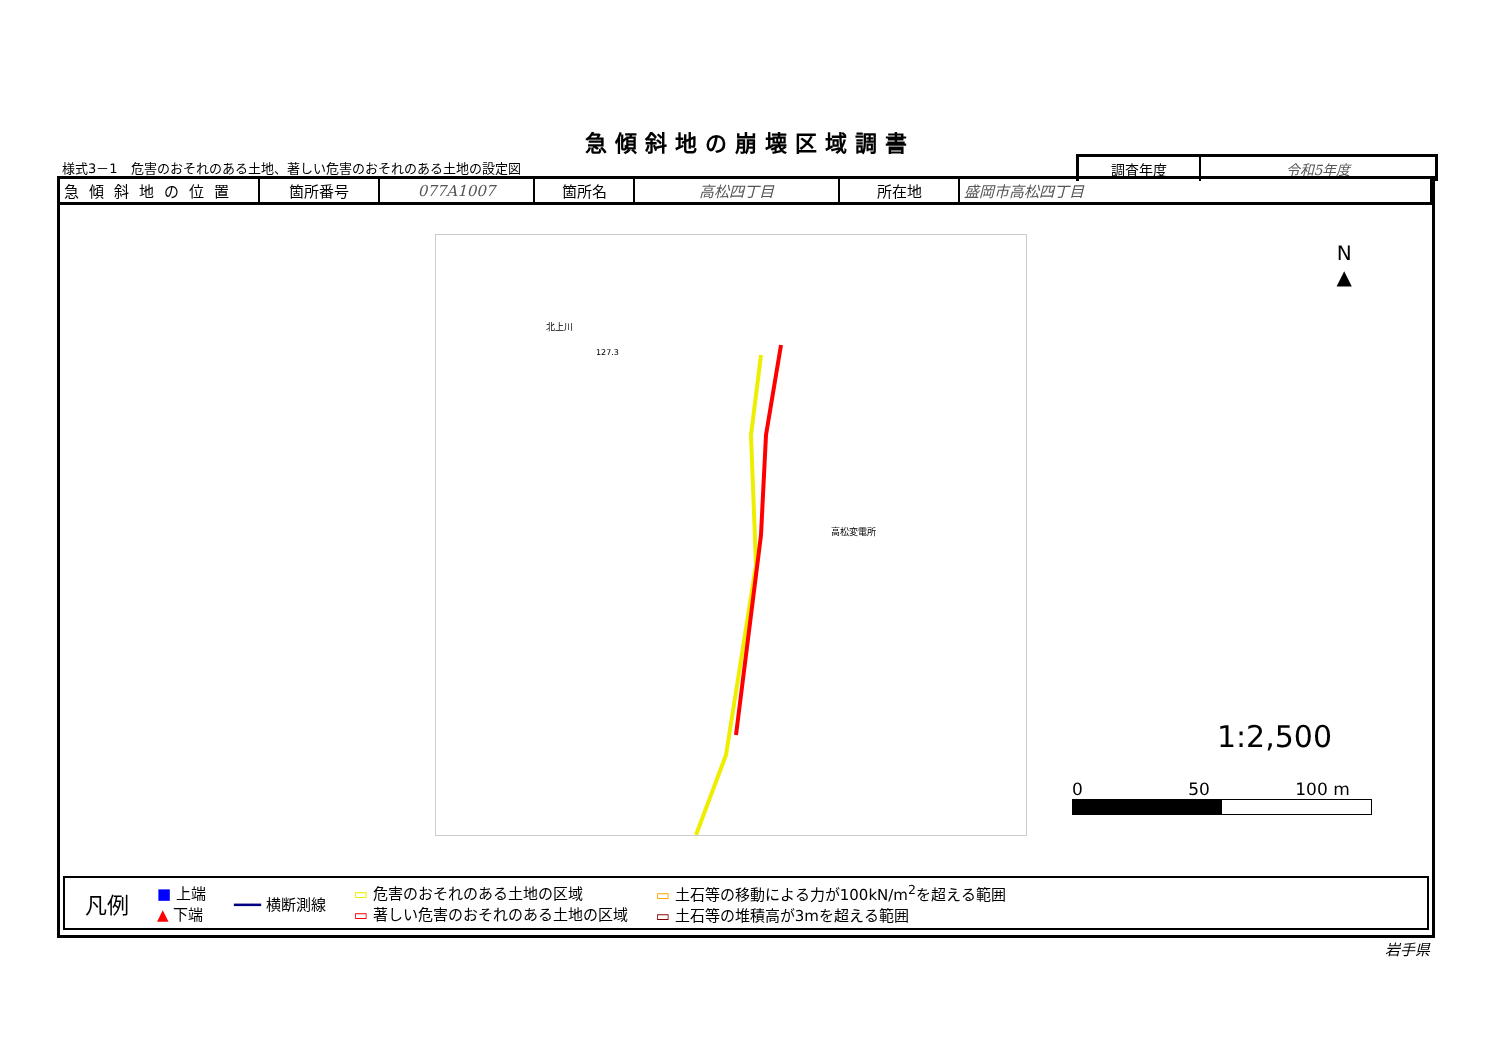急傾斜地の崩壊区域調書
様式3－1　危害のおそれのある土地、著しい危害のおそれのある土地の設定図
調査年度 令和5年度
| 急傾斜地の位置 | 箇所番号 | 077A1007 | 箇所名 | 高松四丁目 | 所在地 | 盛岡市高松四丁目 |
北上川
高松変電所
127.3
N
▲
1:2,500
0 50 100 m
凡例 ■ 上端
▲ 下端 ━━━ 横断測線 ▭ 危害のおそれのある土地の区域
▭ 著しい危害のおそれのある土地の区域 ▭ 土石等の移動による力が100kN/m<sup>2</sup>を超える範囲
▭ 土石等の堆積高が3mを超える範囲
岩手県